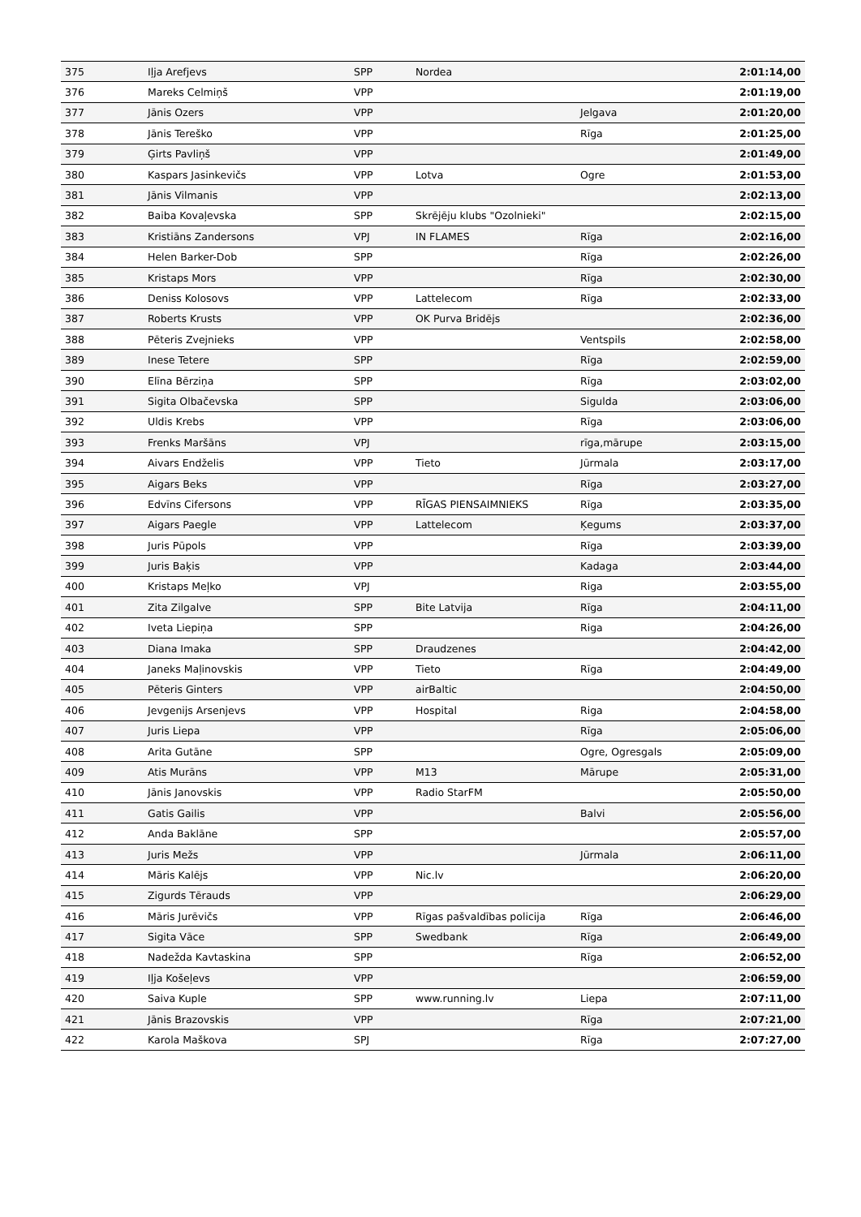| 375 | Iļja Arefjevs | SPP | Nordea | | 2:01:14,00 |
| 376 | Mareks Celmiņš | VPP | | | 2:01:19,00 |
| 377 | Jānis Ozers | VPP | | Jelgava | 2:01:20,00 |
| 378 | Jānis Tereško | VPP | | Rīga | 2:01:25,00 |
| 379 | Ģirts Pavliņš | VPP | | | 2:01:49,00 |
| 380 | Kaspars Jasinkevičs | VPP | Lotva | Ogre | 2:01:53,00 |
| 381 | Jānis Vilmanis | VPP | | | 2:02:13,00 |
| 382 | Baiba Kovaļevska | SPP | Skrējēju klubs "Ozolnieki" | | 2:02:15,00 |
| 383 | Kristiāns Zandersons | VPJ | IN FLAMES | Rīga | 2:02:16,00 |
| 384 | Helen Barker-Dob | SPP | | Rīga | 2:02:26,00 |
| 385 | Kristaps Mors | VPP | | Rīga | 2:02:30,00 |
| 386 | Deniss Kolosovs | VPP | Lattelecom | Rīga | 2:02:33,00 |
| 387 | Roberts Krusts | VPP | OK Purva Bridējs | | 2:02:36,00 |
| 388 | Pēteris Zvejnieks | VPP | | Ventspils | 2:02:58,00 |
| 389 | Inese Tetere | SPP | | Rīga | 2:02:59,00 |
| 390 | Elīna Bērziņa | SPP | | Rīga | 2:03:02,00 |
| 391 | Sigita Olbačevska | SPP | | Sigulda | 2:03:06,00 |
| 392 | Uldis Krebs | VPP | | Rīga | 2:03:06,00 |
| 393 | Frenks Maršāns | VPJ | | rīga,mārupe | 2:03:15,00 |
| 394 | Aivars Endželis | VPP | Tieto | Jūrmala | 2:03:17,00 |
| 395 | Aigars Beks | VPP | | Rīga | 2:03:27,00 |
| 396 | Edvīns Cifersons | VPP | RĪGAS PIENSAIMNIEKS | Rīga | 2:03:35,00 |
| 397 | Aigars Paegle | VPP | Lattelecom | Ķegums | 2:03:37,00 |
| 398 | Juris Pūpols | VPP | | Rīga | 2:03:39,00 |
| 399 | Juris Baķis | VPP | | Kadaga | 2:03:44,00 |
| 400 | Kristaps Meļko | VPJ | | Riga | 2:03:55,00 |
| 401 | Zita Zilgalve | SPP | Bite Latvija | Rīga | 2:04:11,00 |
| 402 | Iveta Liepiņa | SPP | | Riga | 2:04:26,00 |
| 403 | Diana Imaka | SPP | Draudzenes | | 2:04:42,00 |
| 404 | Janeks Maļinovskis | VPP | Tieto | Rīga | 2:04:49,00 |
| 405 | Pēteris Ginters | VPP | airBaltic | | 2:04:50,00 |
| 406 | Jevgenijs Arsenjevs | VPP | Hospital | Riga | 2:04:58,00 |
| 407 | Juris Liepa | VPP | | Rīga | 2:05:06,00 |
| 408 | Arita Gutāne | SPP | | Ogre, Ogresgals | 2:05:09,00 |
| 409 | Atis Murāns | VPP | M13 | Mārupe | 2:05:31,00 |
| 410 | Jānis Janovskis | VPP | Radio StarFM | | 2:05:50,00 |
| 411 | Gatis Gailis | VPP | | Balvi | 2:05:56,00 |
| 412 | Anda Baklāne | SPP | | | 2:05:57,00 |
| 413 | Juris Mežs | VPP | | Jūrmala | 2:06:11,00 |
| 414 | Māris Kalējs | VPP | Nic.lv | | 2:06:20,00 |
| 415 | Zigurds Tērauds | VPP | | | 2:06:29,00 |
| 416 | Māris Jurēvičs | VPP | Rīgas pašvaldības policija | Rīga | 2:06:46,00 |
| 417 | Sigita Vāce | SPP | Swedbank | Rīga | 2:06:49,00 |
| 418 | Nadežda Kavtaskina | SPP | | Rīga | 2:06:52,00 |
| 419 | Iļja Košeļevs | VPP | | | 2:06:59,00 |
| 420 | Saiva Kuple | SPP | www.running.lv | Liepa | 2:07:11,00 |
| 421 | Jānis Brazovskis | VPP | | Rīga | 2:07:21,00 |
| 422 | Karola Maškova | SPJ | | Rīga | 2:07:27,00 |